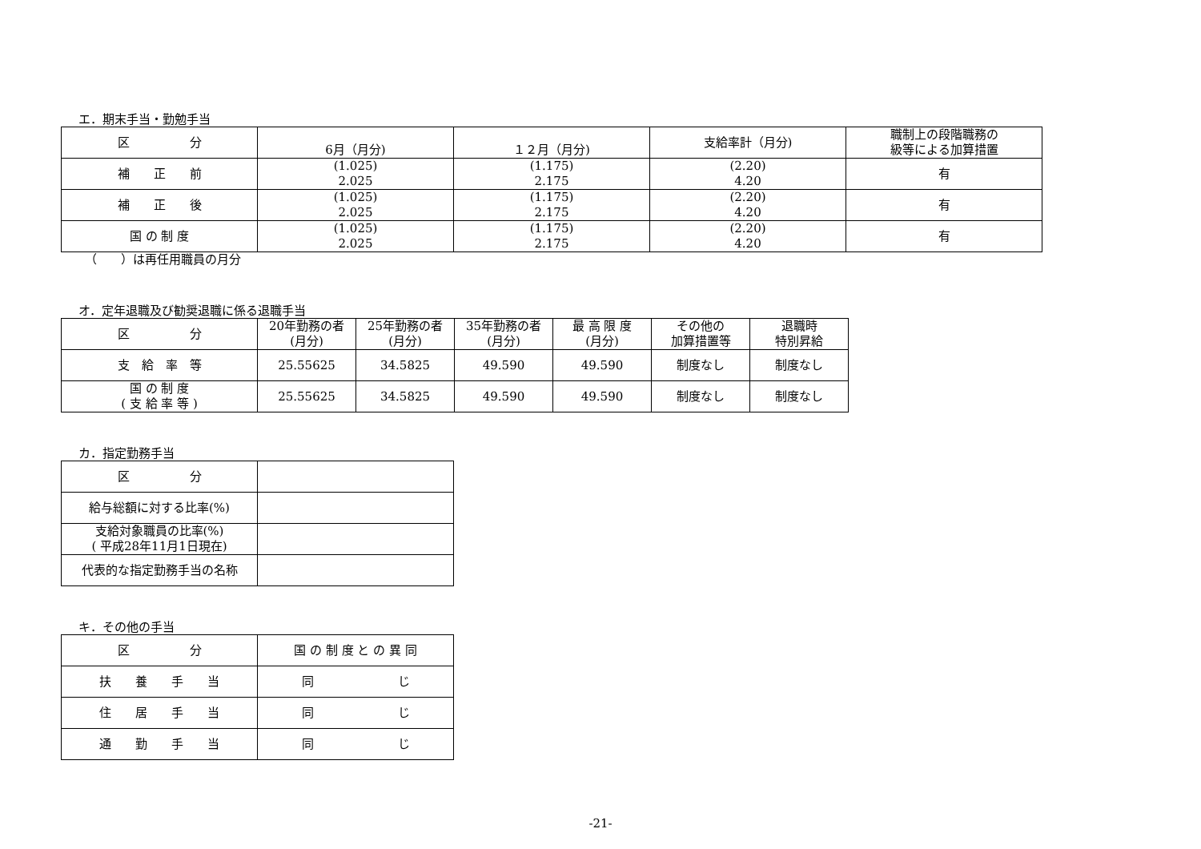エ．期末手当・勤勉手当
| 区 分 | 6月（月分) | １２月（月分) | 支給率計（月分) | 職制上の段階職務の 級等による加算措置 |
| --- | --- | --- | --- | --- |
| 補 正 前 | (1.025) 2.025 | (1.175) 2.175 | (2.20) 4.20 | 有 |
| 補 正 後 | (1.025) 2.025 | (1.175) 2.175 | (2.20) 4.20 | 有 |
| 国 の 制 度 | (1.025) 2.025 | (1.175) 2.175 | (2.20) 4.20 | 有 |
（　　）は再任用職員の月分
オ．定年退職及び勧奨退職に係る退職手当
| 区 分 | 20年勤務の者 (月分) | 25年勤務の者 (月分) | 35年勤務の者 (月分) | 最 高 限 度 (月分) | その他の 加算措置等 | 退職時 特別昇給 |
| --- | --- | --- | --- | --- | --- | --- |
| 支 給 率 等 | 25.55625 | 34.5825 | 49.590 | 49.590 | 制度なし | 制度なし |
| 国 の 制 度 ( 支 給 率 等 ) | 25.55625 | 34.5825 | 49.590 | 49.590 | 制度なし | 制度なし |
カ．指定勤務手当
| 区 分 | |
| 給与総額に対する比率(%) | |
| 支給対象職員の比率(%) ( 平成28年11月1日現在) | |
| 代表的な指定勤務手当の名称 | |
キ．その他の手当
| 区 分 | 国 の 制 度 と の 異 同 |
| --- | --- |
| 扶 養 手 当 | 同 じ |
| 住 居 手 当 | 同 じ |
| 通 勤 手 当 | 同 じ |
-21-